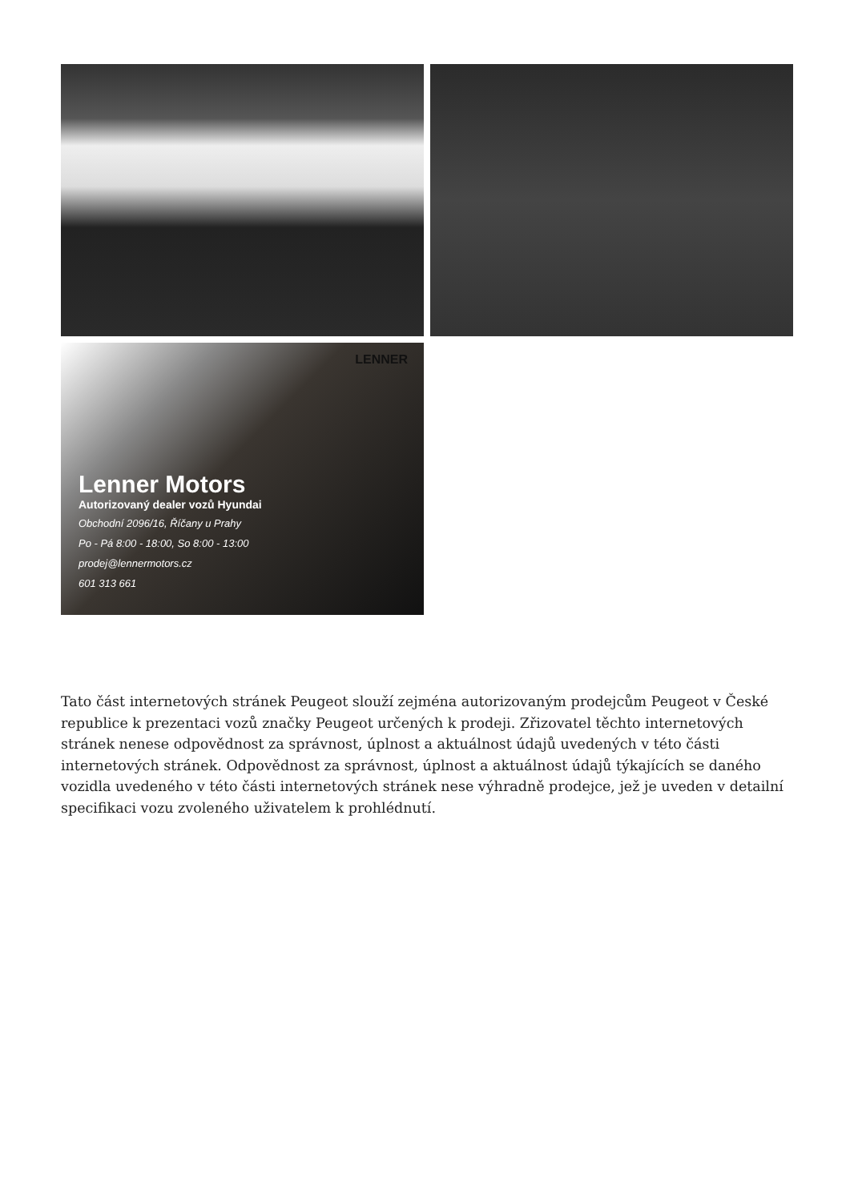LENNER
Lenner Motors
Autorizovaný dealer vozů Hyundai
Obchodní 2096/16, Říčany u Prahy
Po - Pá 8:00 - 18:00, So 8:00 - 13:00
prodej@lennermotors.cz
601 313 661
Tato část internetových stránek Peugeot slouží zejména autorizovaným prodejcům Peugeot v České republice k prezentaci vozů značky Peugeot určených k prodeji. Zřizovatel těchto internetových stránek nenese odpovědnost za správnost, úplnost a aktuálnost údajů uvedených v této části internetových stránek. Odpovědnost za správnost, úplnost a aktuálnost údajů týkajících se daného vozidla uvedeného v této části internetových stránek nese výhradně prodejce, jež je uveden v detailní specifikaci vozu zvoleného uživatelem k prohlédnutí.